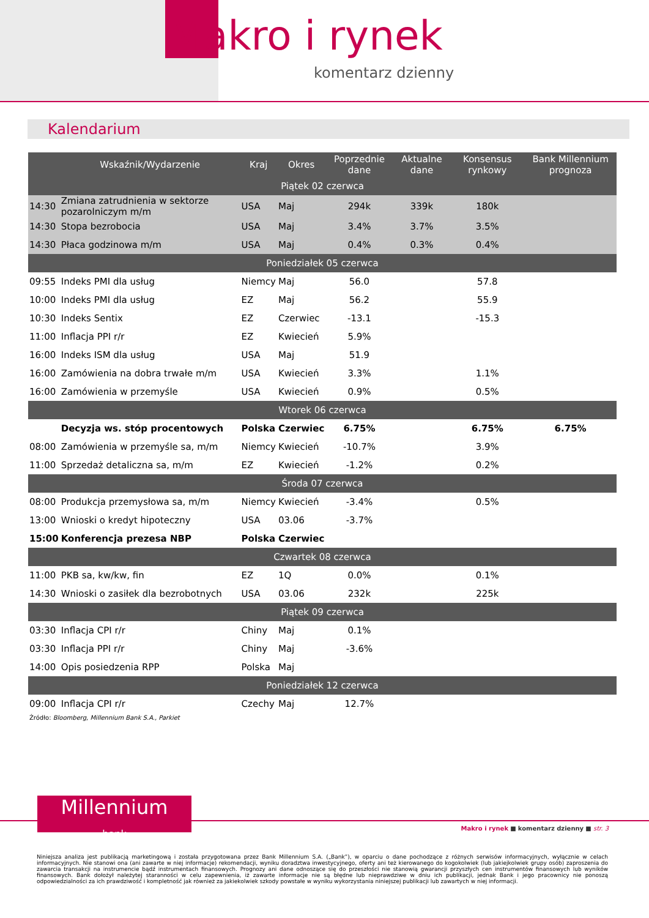Makro i rynek
komentarz dzienny
Kalendarium
| | Wskaźnik/Wydarzenie | Kraj | Okres | Poprzednie dane | Aktualne dane | Konsensus rynkowy | Bank Millennium prognoza |
| --- | --- | --- | --- | --- | --- | --- | --- |
| Piątek 02 czerwca | | | | | | | |
| 14:30 | Zmiana zatrudnienia w sektorze pozarolniczym m/m | USA | Maj | 294k | 339k | 180k | |
| 14:30 | Stopa bezrobocia | USA | Maj | 3.4% | 3.7% | 3.5% | |
| 14:30 | Płaca godzinowa m/m | USA | Maj | 0.4% | 0.3% | 0.4% | |
| Poniedziałek 05 czerwca | | | | | | | |
| 09:55 | Indeks PMI dla usług | Niemcy | Maj | 56.0 | | 57.8 | |
| 10:00 | Indeks PMI dla usług | EZ | Maj | 56.2 | | 55.9 | |
| 10:30 | Indeks Sentix | EZ | Czerwiec | -13.1 | | -15.3 | |
| 11:00 | Inflacja PPI r/r | EZ | Kwiecień | 5.9% | | | |
| 16:00 | Indeks ISM dla usług | USA | Maj | 51.9 | | | |
| 16:00 | Zamówienia na dobra trwałe m/m | USA | Kwiecień | 3.3% | | 1.1% | |
| 16:00 | Zamówienia w przemyśle | USA | Kwiecień | 0.9% | | 0.5% | |
| Wtorek 06 czerwca | | | | | | | |
| | Decyzja ws. stóp procentowych | Polska | Czerwiec | 6.75% | | 6.75% | 6.75% |
| 08:00 | Zamówienia w przemyśle sa, m/m | Niemcy | Kwiecień | -10.7% | | 3.9% | |
| 11:00 | Sprzedaż detaliczna sa, m/m | EZ | Kwiecień | -1.2% | | 0.2% | |
| Środa 07 czerwca | | | | | | | |
| 08:00 | Produkcja przemysłowa sa, m/m | Niemcy | Kwiecień | -3.4% | | 0.5% | |
| 13:00 | Wnioski o kredyt hipoteczny | USA | 03.06 | -3.7% | | | |
| 15:00 | Konferencja prezesa NBP | Polska | Czerwiec | | | | |
| Czwartek 08 czerwca | | | | | | | |
| 11:00 | PKB sa, kw/kw, fin | EZ | 1Q | 0.0% | | 0.1% | |
| 14:30 | Wnioski o zasiłek dla bezrobotnych | USA | 03.06 | 232k | | 225k | |
| Piątek 09 czerwca | | | | | | | |
| 03:30 | Inflacja CPI r/r | Chiny | Maj | 0.1% | | | |
| 03:30 | Inflacja PPI r/r | Chiny | Maj | -3.6% | | | |
| 14:00 | Opis posiedzenia RPP | Polska | Maj | | | | |
| Poniedziałek 12 czerwca | | | | | | | |
| 09:00 | Inflacja CPI r/r | Czechy | Maj | 12.7% | | | |
Źródło: Bloomberg, Millennium Bank S.A., Parkiet
Millennium
bank
Makro i rynek ■ komentarz dzienny ■ str. 3
Niniejsza analiza jest publikacją marketingową i została przygotowana przez Bank Millennium S.A. („Bank”), w oparciu o dane pochodzące z różnych serwisów informacyjnych, wyłącznie w celach informacyjnych. Nie stanowi ona (ani zawarte w niej informacje) rekomendacji, wyniku doradztwa inwestycyjnego, oferty ani też kierowanego do kogokolwiek (lub jakiejkolwiek grupy osób) zaproszenia do zawarcia transakcji na instrumencie bądź instrumentach finansowych. Prognozy ani dane odnoszące się do przeszłości nie stanowią gwarancji przyszłych cen instrumentów finansowych lub wyników finansowych. Bank dołożył należytej staranności w celu zapewnienia, iż zawarte informacje nie są błędne lub nieprawdziwe w dniu ich publikacji, jednak Bank i jego pracownicy nie ponoszą odpowiedzialności za ich prawdziwość i kompletność jak również za jakiekolwiek szkody powstałe w wyniku wykorzystania niniejszej publikacji lub zawartych w niej informacji.